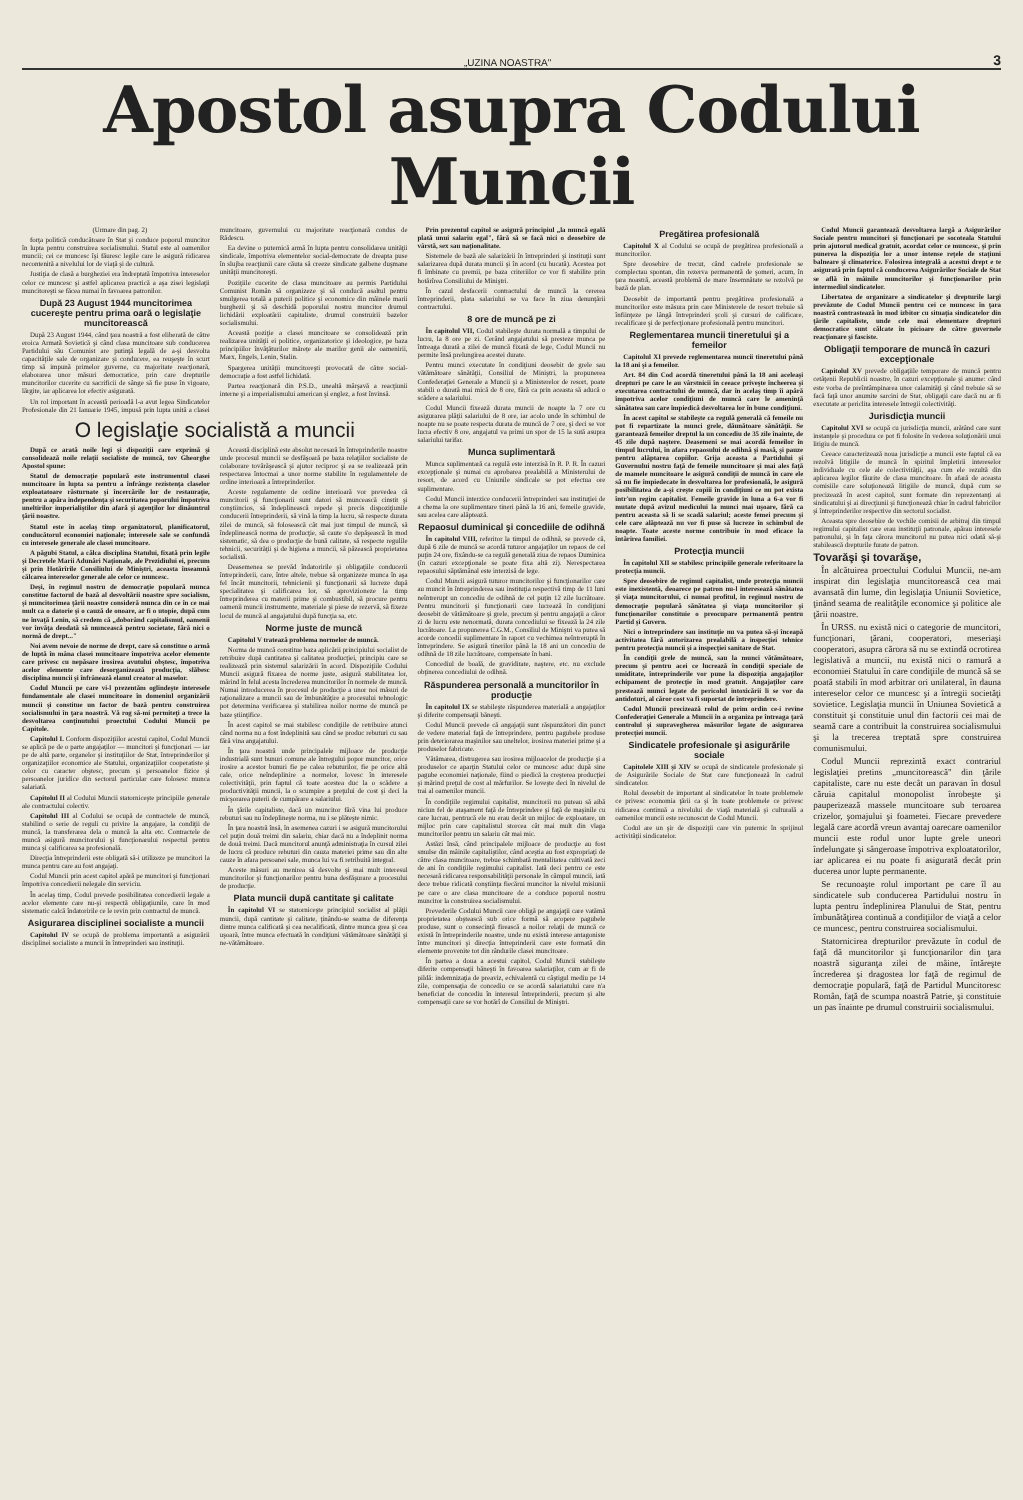„UZINA NOASTRA" 3
Apostol asupra Codului Muncii
(Urmare din pag. 2)
forţa politică conducătoare în Stat şi conduce poporul muncitor în lupta pentru construirea socialismului. Statul este al oamenilor muncii; cei ce muncesc îşi făuresc legile care le asigură ridicarea necontenită a nivelului lor de viaţă şi de cultură.
Justiţia de clasă a burgheziei era îndreptată împotriva intereselor celor ce muncesc şi astfel aplicarea practică a aşa zisei legislaţii muncitoreşti se făcea numai în favoarea patronilor.
După 23 August 1944 muncitorimea cucereşte pentru prima oară o legislaţie muncitorească
După 23 August 1944, când ţara noastră a fost eliberată de către eroica Armată Sovietică şi când clasa muncitoare sub conducerea Partidului său Comunist are putinţă legală de a-şi desvolta capacităţile sale de organizare şi conducere, ea reuşeşte în scurt timp să impună primelor guverne, cu majoritate reacţionară, elaborarea unor măsuri democratice, prin care drepturile muncitorilor cucerite cu sacrificii de sânge să fie puse în vigoare, lărgite, iar aplicarea lor efectiv asigurată.
Un rol important în această perioadă l-a avut legea Sindicatelor Profesionale din 21 Ianuarie 1945, impusă prin lupta unită a clasei muncitoare, guvernului cu majoritate reacţionară condus de Rădescu.
Ea devine o puternică armă în lupta pentru consolidarea unităţii sindicale, împotriva elementelor social-democrate de dreapta puse în slujba reacţiunii care căuta să creeze sindicate galbene duşmane unităţii muncitoreşti.
Poziţiile cucerite de clasa muncitoare au permis Partidului Comunist Român să organizeze şi să conducă asaltul pentru smulgerea totală a puterii politice şi economice din mâinele marii burghezii şi să deschidă poporului nostru muncitor drumul lichidării exploatării capitaliste, drumul construirii bazelor socialismului.
Această poziţie a clasei muncitoare se consolidează prin realizarea unităţii ei politice, organizatorice şi ideologice, pe baza principiilor învăţăturilor mărețe ale marilor genii ale oamenirii, Marx, Engels, Lenin, Stalin.
Spargerea unităţii muncitoreşti provocată de către social-democraţie a fost astfel lichidată.
Partea reacţionară din P.S.D., unealtă mârşavă a reacţiunii interne şi a imperialismului american şi englez, a fost învinsă.
O legislaţie socialistă a muncii
După ce arată noile legi şi dispoziţii care exprimă şi consolidează noile relaţii socialiste de muncă, tov Gheorghe Apostol spune:
Statul de democraţie populară este instrumentul clasei muncitoare în lupta sa pentru a înfrânge rezistenţa claselor exploatatoare răsturnate şi încercările lor de restauraţie, pentru a apăra independenţa şi securitatea poporului împotriva uneltirilor imperialiştilor din afară şi agenţilor lor dinăuntrul ţării noastre.
Statul este în acelaş timp organizatorul, planificatorul, conducătorul economiei naţionale; interesele sale se confundă cu interesele generale ale clasei muncitoare.
A păgubi Statul, a călca disciplina Statului, fixată prin legile şi Decretele Marii Adunări Naţionale, ale Prezidiului ei, precum şi prin Hotărîrile Consiliului de Miniştri, aceasta înseamnă călcarea intereselor generale ale celor ce muncesc.
Deşi, în regimul nostru de democraţie populară munca constitue factorul de bază al desvoltării noastre spre socialism, şi muncitorimea ţării noastre consideră munca din ce în ce mai mult ca o datorie şi o cauză de onoare, ar fi o utopie, după cum ne învaţă Lenin, să credem că „doborând capitalismul, oamenii vor învăţa deodată să muncească pentru societate, fără nici o normă de drept..."
Noi avem nevoie de norme de drept, care să constitue o armă de luptă în mâna clasei muncitoare împotriva acelor elemente care privesc cu nepăsare irosirea avutului obştesc, împotriva acelor elemente care desorganizează producţia, slăbesc disciplina muncii şi înfrânează elanul creator al maselor.
Codul Muncii pe care vi-l prezentăm oglindeşte interesele fundamentale ale clasei muncitoare în domeniul organizării muncii şi constitue un factor de bază pentru construirea socialismului în ţara noastră. Vă rog să-mi permiteţi a trece la desvoltarea conţinutului proectului Codului Muncii pe Capitole.
Capitolul I. Conform dispoziţiilor acestui capitol, Codul Muncii se aplică pe de o parte angajaţilor — muncitori şi funcţionari — iar pe de altă parte, organelor şi instituţiilor de Stat, întreprinderilor şi organizaţiilor economice ale Statului, organizaţiilor cooperatiste şi celor cu caracter obştesc, precum şi persoanelor fizice şi persoanelor juridice din sectorul particular care folosesc munca salariată.
Capitolul II al Codului Muncii statorniceşte principiile generale ale contractului colectiv.
Capitolul III al Codului se ocupă de contractele de muncă, stabilind o serie de reguli cu privire la angajare, la condiţii de muncă, la transferarea dela o muncă la alta etc. Contractele de muncă asigură muncitorului şi funcţionarului respectul pentru munca şi calificarea sa profesională.
Direcţia întreprinderii este obligată să-i utilizeze pe muncitori la munca pentru care au fost angajaţi.
Codul Muncii prin acest capitol apără pe muncitori şi funcţionari împotriva concedierii nelegale din serviciu.
În acelaş timp, Codul prevede posibilitatea concedierii legale a acelor elemente care nu-şi respectă obligaţiunile, care în mod sistematic calcă îndatoririle ce le revin prin contractul de muncă.
Asigurarea disciplinei socialiste a muncii
Capitolul IV se ocupă de problema importantă a asigurării disciplinei socialiste a muncii în întreprinderi sau instituţii.
Această disciplină este absolut necesară în întreprinderile noastre unde procesul muncii se desfăşoară pe baza relaţiilor socialiste de colaborare tovărăşească şi ajutor reciproc şi ea se realizează prin respectarea întocmai a unor norme stabilite în regulamentele de ordine interioară a întreprinderilor.
Aceste regulamente de ordine interioară vor prevedea că muncitorii şi funcţionarii sunt datori să muncească cinstit şi conştiincios, să îndeplinească repede şi precis dispoziţiunile conducerii întreprinderii, să vină la timp la lucru, să respecte durata zilei de muncă, să folosească cât mai just timpul de muncă, să îndeplinească norma de producţie, să caute s'o depăşească în mod sistematic, să dea o producţie de bună calitate, să respecte regulile tehnicii, securităţii şi de higiena a muncii, să păzească proprietatea socialistă.
Deasemenea se prevăd îndatoririle şi obligaţiile conducerii întreprinderii, care, între altele, trebue să organizeze munca în aşa fel încât muncitorii, tehnicienii şi funcţionarii să lucreze după specialitatea şi calificarea lor, să aprovizioneze la timp întreprinderea cu materii prime şi combustibil, să procure pentru oamenii muncii instrumente, materiale şi piese de rezervă, să fixeze locul de muncă al angajatului după funcţia sa, etc.
Norme juste de muncă
Capitolul V tratează problema normelor de muncă.
Norma de muncă constitue baza aplicării principiului socialist de retribuire după cantitatea şi calitatea producţiei, principiu care se realizează prin sistemul salarizării în acord. Dispoziţiile Codului Muncii asigură fixarea de norme juste, asigură stabilitatea lor, mărind în felul acesta încrederea muncitorilor în normele de muncă. Numai introducerea în procesul de producţie a unor noi măsuri de raţionalizare a muncii sau de îmbunătăţire a procesului tehnologic pot determina verificarea şi stabilirea noilor norme de muncă pe baze ştiinţifice.
În acest capitol se mai stabilesc condiţiile de retribuire atunci când norma nu a fost îndeplinită sau când se produc rebuturi cu sau fără vina angajatului.
În ţara noastră unde principalele mijloace de producţie industrială sunt bunuri comune ale întregului popor muncitor, orice irosire a acestor bunuri fie pe calea rebuturilor, fie pe orice altă cale, orice neîndeplinire a normelor, lovesc în interesele colectivităţii, prin faptul că toate acestea duc la o scădere a productivităţii muncii, la o scumpire a preţului de cost şi deci la micşorarea puterii de cumpărare a salariului.
În ţările capitaliste, dacă un muncitor fără vina lui produce rebuturi sau nu îndeplineşte norma, nu i se plăteşte nimic.
În ţara noastră însă, în asemenea cazuri i se asigură muncitorului cel puţin două treimi din salariu, chiar dacă nu a îndeplinit norma de două treimi. Dacă muncitorul anunţă administraţia în cursul zilei de lucru că produce rebuturi din cauza materiei prime sau din alte cauze în afara persoanei sale, munca lui va fi retribuită integral.
Aceste măsuri au menirea să desvolte şi mai mult interesul muncitorilor şi funcţionarilor pentru buna desfăşurare a procesului de producţie.
Plata muncii după cantitate şi calitate
În capitolul VI se statorniceşte principiul socialist al plăţii muncii, după cantitate şi calitate, ţinându-se seama de diferenţa dintre munca calificată şi cea necalificată, dintre munca grea şi cea uşoară, între munca efectuată în condiţiuni vătămătoare sănătăţii şi ne-vătămătoare.
Prin prezentul capitol se asigură principiul „la muncă egală plată unui salariu egal", fără să se facă nici o deosebire de vârstă, sex sau naţionalitate.
Sistemele de bază ale salarizării în întreprinderi şi instituţii sunt salarizarea după durata muncii şi în acord (cu bucată). Acestea pot fi îmbinate cu premii, pe baza criteriilor ce vor fi stabilite prin hotărîrea Consiliului de Miniştri.
În cazul desfacerii contractului de muncă la cererea întreprinderii, plata salariului se va face în ziua denunţării contractului.
8 ore de muncă pe zi
În capitolul VII, Codul stabileşte durata normală a timpului de lucru, la 8 ore pe zi. Cerând angajatului să presteze munca pe întreaga durată a zilei de muncă fixată de lege, Codul Muncii nu permite însă prelungirea acestei durate.
Pentru munci executate în condiţiuni deosebit de grele sau vătămătoare sănătăţii, Consiliul de Miniştri, la propunerea Confederaţiei Generale a Muncii şi a Ministerelor de resort, poate stabili o durată mai mică de 8 ore, fără ca prin aceasta să aducă o scădere a salariului.
Codul Muncii fixează durata muncii de noapte la 7 ore cu asigurarea plăţii salariului de 8 ore, iar acolo unde în schimbul de noapte nu se poate respecta durata de muncă de 7 ore, şi deci se vor lucra efectiv 8 ore, angajatul va primi un spor de 15 la sută asupra salariului tarifar.
Munca suplimentară
Munca suplimentară ca regulă este interzisă în R. P. R. În cazuri excepţionale şi numai cu aprobarea prealabilă a Ministerului de resort, de acord cu Uniunile sindicale se pot efectua ore suplimentare.
Codul Muncii interzice conducerii întreprinderi sau instituţiei de a chema la ore suplimentare tineri până la 16 ani, femeile gravide, sau acelea care alăptează.
Repaosul duminical şi concediile de odihnă
În capitolul VIII, referitor la timpul de odihnă, se prevede că, după 6 zile de muncă se acordă tuturor angajaţilor un repaos de cel puţin 24 ore, fixându-se ca regulă generală ziua de repaos Duminica (în cazuri excepţionale se poate fixa altă zi). Nerespectarea repaosului săptămânal este interzisă de lege.
Codul Muncii asigură tuturor muncitorilor şi funcţionarilor care au muncit în întreprinderea sau instituţia respectivă timp de 11 luni neîntrerupt un concediu de odihnă de cel puţin 12 zile lucrătoare. Pentru muncitorii şi funcţionarii care lucrează în condiţiuni deosebit de vătămătoare şi grele, precum şi pentru angajaţii a căror zi de lucru este nenormată, durata concediului se fixează la 24 zile lucrătoare. La propunerea C.G.M., Consiliul de Miniştri va putea să acorde concedii suplimentare în raport cu vechimea neîntreruptă în întreprindere. Se asigură tinerilor până la 18 ani un concediu de odihnă de 18 zile lucrătoare, compensate în bani.
Concediul de boală, de graviditate, naştere, etc. nu exclude obţinerea concediului de odihnă.
Răspunderea personală a muncitorilor în producţie
În capitolul IX se stabileşte răspunderea materială a angajaţilor şi diferite compensaţii băneşti.
Codul Muncii prevede că angajaţii sunt răspunzători din punct de vedere material faţă de întreprindere, pentru pagubele produse prin deteriorarea maşinilor sau uneltelor, irosirea materiei prime şi a produselor fabricate.
Vătămarea, distrugerea sau irosirea mijloacelor de producţie şi a produselor ce aparţin Statului celor ce muncesc aduc după sine pagube economiei naţionale, fiind o piedică la creşterea producţiei şi mărind preţul de cost al mărfurilor. Se loveşte deci în nivelul de trai al oamenilor muncii.
În condiţiile regimului capitalist, muncitorii nu puteau să aibă niciun fel de ataşament faţă de întreprindere şi faţă de maşinile cu care lucrau, pentrucă ele nu erau decât un mijloc de exploatare, un mijloc prin care capitalistul storcea cât mai mult din vlaga muncitorilor pentru un salariu cât mai mic.
Astăzi însă, când principalele mijloace de producţie au fost smulse din mâinile capitaliştilor, când aceştia au fost expropriaţi de către clasa muncitoare, trebue schimbată mentalitatea cultivată zeci de ani în condiţiile regimului capitalist. Iată deci pentru ce este necesară ridicarea responsabilităţii personale în câmpul muncii, iată dece trebue ridicată conştiinţa fiecărui muncitor la nivelul misiunii pe care o are clasa muncitoare de a conduce poporul nostru muncitor la construirea socialismului.
Prevederile Codului Muncii care obligă pe angajaţii care vatămă proprietatea obştească sub orice formă să acopere pagubele produse, sunt o consecinţă firească a noilor relaţii de muncă ce există în întreprinderile noastre, unde nu există interese antagoniste între muncitori şi direcţia întreprinderii care este formată din elemente provenite tot din rândurile clasei muncitoare.
În partea a doua a acestui capitol, Codul Muncii stabileşte diferite compensaţii băneşti în favoarea salariaţilor, cum ar fi de pildă: indemnizaţia de preaviz, echivalentă cu câştigul mediu pe 14 zile, compensaţia de concediu ce se acordă salariatului care n'a beneficiat de concediu în interesul întreprinderii, precum şi alte compensaţii care se vor hotărî de Consiliul de Miniştri.
Pregătirea profesională
Capitolul X al Codului se ocupă de pregătirea profesională a muncitorilor.
Spre deosebire de trecut, când cadrele profesionale se complectau spontan, din rezerva permanentă de şomeri, acum, în ţara noastră, această problemă de mare însemnătate se rezolvă pe bază de plan.
Deosebit de importantă pentru pregătirea profesională a muncitorilor este măsura prin care Ministerele de resort trebuie să înfiinţeze pe lângă întreprinderi şcoli şi cursuri de calificare, recalificare şi de perfecţionare profesională pentru muncitori.
Reglementarea muncii tineretului şi a femeilor
Capitolul XI prevede reglementarea muncii tineretului până la 18 ani şi a femeilor.
Art. 84 din Cod acordă tineretului până la 18 ani aceleaşi drepturi pe care le au vârstnicii în ceeace priveşte încheerea şi executarea contractului de muncă, dar în acelaş timp îi apără împotriva acelor condiţiuni de muncă care le ameninţă sănătatea sau care împiedică desvoltarea lor în bune condiţiuni.
În acest capitol se stabileşte ca regulă generală că femeile nu pot fi repartizate la munci grele, dăunătoare sănătăţii. Se garantează femeilor dreptul la un concediu de 35 zile înainte, de 45 zile după naştere. Deasemeni se mai acordă femeilor în timpul lucrului, în afara repaosului de odihnă şi masă, şi pauze pentru alăptarea copiilor. Grija aceasta a Partidului şi Guvernului nostru faţă de femeile muncitoare şi mai ales faţă de mamele muncitoare le asigură condiţii de muncă în care ele să nu fie împiedecate în desvoltarea lor profesională, le asigură posibilitatea de a-şi creşte copiii în condiţiuni ce nu pot exista într'un regim capitalist. Femeile gravide în luna a 6-a vor fi mutate după avizul medicului la munci mai uşoare, fără ca pentru aceasta să li se scadă salariul; aceste femei precum şi cele care alăptează nu vor fi puse să lucreze în schimbul de noapte. Toate aceste norme contribuie în mod eficace la întărirea familiei.
Protecţia muncii
În capitolul XII se stabilesc principiile generale referitoare la protecţia muncii.
Spre deosebire de regimul capitalist, unde protecţia muncii este inexistentă, deoarece pe patron nu-l interesează sănătatea şi viaţa muncitorului, ci numai profitul, în regimul nostru de democraţie populară sănătatea şi viaţa muncitorilor şi funcţionarilor constituie o preocupare permanentă pentru Partid şi Guvern.
Nici o întreprindere sau instituţie nu va putea să-şi înceapă activitatea fără autorizarea prealabilă a inspecţiei tehnice pentru protecţia muncii şi a inspecţiei sanitare de Stat.
În condiţii grele de muncă, sau la munci vătămătoare, precum şi pentru acei ce lucrează în condiţii speciale de umiditate, întreprinderile vor pune la dispoziţia angajaţilor echipament de protecţie în mod gratuit. Angajaţilor care prestează munci legate de pericolul intoxicării li se vor da antidoturi, al căror cost va fi suportat de întreprindere.
Codul Muncii precizează rolul de prim ordin ce-i revine Confederaţiei Generale a Muncii în a organiza pe întreaga ţară controlul şi supravegherea măsurilor legate de asigurarea protecţiei muncii.
Sindicatele profesionale şi asigurările sociale
Capitolele XIII şi XIV se ocupă de sindicatele profesionale şi de Asigurările Sociale de Stat care funcţionează în cadrul sindicatelor.
Rolul deosebit de important al sindicatelor în toate problemele ce privesc economia ţării ca şi în toate problemele ce privesc ridicarea continuă a nivelului de viaţă materială şi culturală a oamenilor muncii este recunoscut de Codul Muncii.
Codul are un şir de dispoziţii care vin puternic în sprijinul activităţii sindicatelor.
Codul Muncii garantează desvoltarea largă a Asigurărilor Sociale pentru muncitori şi funcţionari pe socoteala Statului prin ajutorul medical gratuit, acordat celor ce muncesc, şi prin punerea la dispoziţia lor a unor intense reţele de staţiuni balneare şi climaterice. Folosirea integrală a acestui drept e te asigurată prin faptul că conducerea Asigurărilor Sociale de Stat se află în mâinile muncitorilor şi funcţionarilor prin intermediul sindicatelor.
Libertatea de organizare a sindicatelor şi drepturile largi prevăzute de Codul Muncii pentru cei ce muncesc în ţara noastră contrastează în mod izbitor cu situaţia sindicatelor din ţările capitaliste, unde cele mai elementare drepturi democratice sunt călcate în picioare de către guvernele reacţionare şi fasciste.
Obligaţii temporare de muncă în cazuri excepţionale
Capitolul XV prevede obligaţiile temporare de muncă pentru cetăţenii Republicii noastre, în cazuri excepţionale şi anume: când este vorba de preîntâmpinarea unor calamităţi şi când trebuie să se facă faţă unor anumite sarcini de Stat, obligaţii care dacă nu ar fi executate ar periclita interesele întregii colectivităţi.
Jurisdicţia muncii
Capitolul XVI se ocupă cu jurisdicţia muncii, arătând care sunt instanţele şi procedura ce pot fi folosite în vederea soluţionării unui litigiu de muncă.
Ceeace caracterizează noua jurisdicţie a muncii este faptul că ea rezolvă litigiile de muncă în spiritul împletirii intereselor individuale cu cele ale colectivităţii, aşa cum ele rezultă din aplicarea legilor făurite de clasa muncitoare. În afară de aceasta comisiile care soluţionează litigiile de muncă, după cum se precizează în acest capitol, sunt formate din reprezentanţi ai sindicatului şi ai direcţiunii şi funcţionează chiar în cadrul fabricilor şi întreprinderilor respective din sectorul socialist.
Aceasta spre deosebire de vechile comisii de arbitraj din timpul regimului capitalist care erau instituţii patronale, apărau interesele patronului, şi în faţa cărora muncitorul nu putea nici odată să-şi stabilească drepturile furate de patron.
Tovarăşi şi tovarăşe,
În alcătuirea proectului Codului Muncii, ne-am inspirat din legislaţia muncitorească cea mai avansată din lume, din legislaţia Uniunii Sovietice, ţinând seama de realităţile economice şi politice ale ţării noastre.
În URSS. nu există nici o categorie de muncitori, funcţionari, ţărani, cooperatori, meseriaşi cooperatori, asupra cărora să nu se extindă ocrotirea legislativă a muncii, nu există nici o ramură a economiei Statului în care condiţiile de muncă să se poată stabili în mod arbitrar ori unilateral, în dauna intereselor celor ce muncesc şi a întregii societăţi sovietice. Legislaţia muncii în Uniunea Sovietică a constituit şi constituie unul din factorii cei mai de seamă care a contribuit la construirea socialismului şi la trecerea treptată spre construirea comunismului.
Codul Muncii reprezintă exact contrariul legislaţiei pretins „muncitorească" din ţările capitaliste, care nu este decât un paravan în dosul căruia capitalul monopolist înrobeşte şi pauperizează massele muncitoare sub teroarea crizelor, şomajului şi foametei. Fiecare prevedere legală care acordă vreun avantaj oarecare oamenilor muncii este rodul unor lupte grele uneori îndelungate şi sângeroase împotriva exploatatorilor, iar aplicarea ei nu poate fi asigurată decât prin ducerea unor lupte permanente.
Se recunoaşte rolul important pe care îl au sindicatele sub conducerea Partidului nostru în lupta pentru îndeplinirea Planului de Stat, pentru îmbunătăţirea continuă a condiţiilor de viaţă a celor ce muncesc, pentru construirea socialismului.
Statornicirea drepturilor prevăzute în codul de faţă dă muncitorilor şi funcţionarilor din ţara noastră siguranţa zilei de mâine, întăreşte încrederea şi dragostea lor faţă de regimul de democraţie populară, faţă de Partidul Muncitoresc Român, faţă de scumpa noastră Patrie, şi constituie un pas înainte pe drumul construirii socialismului.